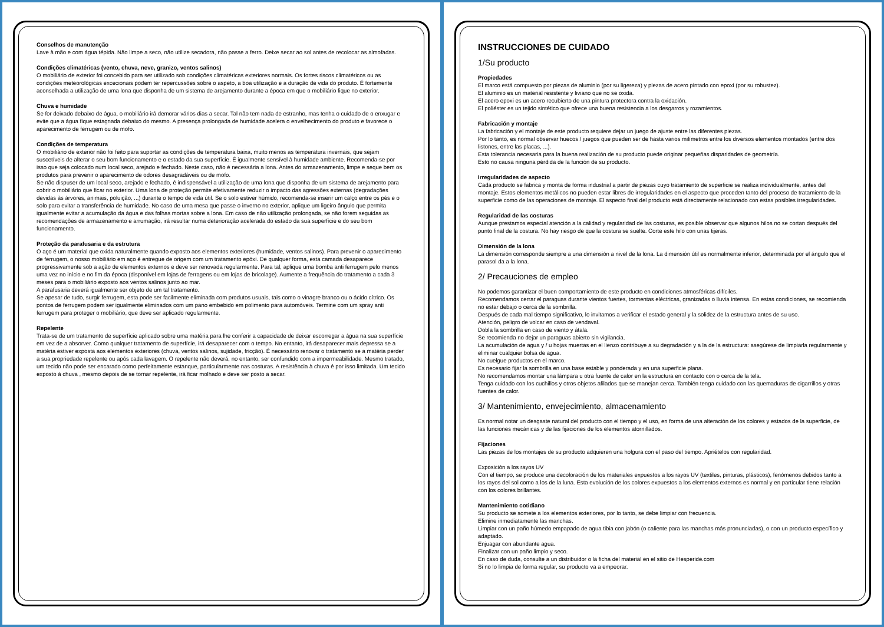Conselhos de manutenção
Lave à mão e com água tépida. Não limpe a seco, não utilize secadora, não passe a ferro. Deixe secar ao sol antes de recolocar as almofadas.
Condições climatéricas (vento, chuva, neve, granizo, ventos salinos)
O mobiliário de exterior foi concebido para ser utilizado sob condições climatéricas exteriores normais. Os fortes riscos climatéricos ou as condições meteorológicas excecionais podem ter repercussões sobre o aspeto, a boa utilização e a duração de vida do produto. É fortemente aconselhada a utilização de uma lona que disponha de um sistema de arejamento durante a época em que o mobiliário fique no exterior.
Chuva e humidade
Se for deixado debaixo de água, o mobiliário irá demorar vários dias a secar. Tal não tem nada de estranho, mas tenha o cuidado de o enxugar e evite que a água fique estagnada debaixo do mesmo. A presença prolongada de humidade acelera o envelhecimento do produto e favorece o aparecimento de ferrugem ou de mofo.
Condições de temperatura
O mobiliário de exterior não foi feito para suportar as condições de temperatura baixa, muito menos as temperatura invernais, que sejam suscetíveis de alterar o seu bom funcionamento e o estado da sua superfície. É igualmente sensível à humidade ambiente. Recomenda-se por isso que seja colocado num local seco, arejado e fechado. Neste caso, não é necessária a lona. Antes do armazenamento, limpe e seque bem os produtos para prevenir o aparecimento de odores desagradáveis ou de mofo.
Se não dispuser de um local seco, arejado e fechado, é indispensável a utilização de uma lona que disponha de um sistema de arejamento para cobrir o mobiliário que ficar no exterior. Uma lona de proteção permite efetivamente reduzir o impacto das agressões externas (degradações devidas às árvores, animais, poluição, ...) durante o tempo de vida útil. Se o solo estiver húmido, recomenda-se inserir um calço entre os pés e o solo para evitar a transferência de humidade. No caso de uma mesa que passe o inverno no exterior, aplique um ligeiro ângulo que permita igualmente evitar a acumulação da água e das folhas mortas sobre a lona. Em caso de não utilização prolongada, se não forem seguidas as recomendações de armazenamento e arrumação, irá resultar numa deterioração acelerada do estado da sua superfície e do seu bom funcionamento.
Proteção da parafusaria e da estrutura
O aço é um material que oxida naturalmente quando exposto aos elementos exteriores (humidade, ventos salinos). Para prevenir o aparecimento de ferrugem, o nosso mobiliário em aço é entregue de origem com um tratamento epóxi. De qualquer forma, esta camada desaparece progressivamente sob a ação de elementos externos e deve ser renovada regularmente. Para tal, aplique uma bomba anti ferrugem pelo menos uma vez no início e no fim da época (disponível em lojas de ferragens ou em lojas de bricolage). Aumente a frequência do tratamento a cada 3 meses para o mobiliário exposto aos ventos salinos junto ao mar.
A parafusaria deverá igualmente ser objeto de um tal tratamento.
Se apesar de tudo, surgir ferrugem, esta pode ser facilmente eliminada com produtos usuais, tais como o vinagre branco ou o ácido cítrico. Os pontos de ferrugem podem ser igualmente eliminados com um pano embebido em polimento para automóveis. Termine com um spray anti ferrugem para proteger o mobiliário, que deve ser aplicado regularmente.
Repelente
Trata-se de um tratamento de superfície aplicado sobre uma matéria para lhe conferir a capacidade de deixar escorregar a água na sua superfície em vez de a absorver. Como qualquer tratamento de superfície, irá desaparecer com o tempo. No entanto, irá desaparecer mais depressa se a matéria estiver exposta aos elementos exteriores (chuva, ventos salinos, sujidade, fricção). É necessário renovar o tratamento se a matéria perder a sua propriedade repelente ou após cada lavagem. O repelente não deverá, no entanto, ser confundido com a impermeabilidade. Mesmo tratado, um tecido não pode ser encarado como perfeitamente estanque, particularmente nas costuras. A resistência à chuva é por isso limitada. Um tecido exposto à chuva , mesmo depois de se tornar repelente, irá ficar molhado e deve ser posto a secar.
INSTRUCCIONES DE CUIDADO
1/Su producto
Propiedades
El marco está compuesto por piezas de aluminio (por su ligereza) y piezas de acero pintado con epoxi (por su robustez).
El aluminio es un material resistente y liviano que no se oxida.
El acero epoxi es un acero recubierto de una pintura protectora contra la oxidación.
El poliéster es un tejido sintético que ofrece una buena resistencia a los desgarros y rozamientos.
Fabricación y montaje
La fabricación y el montaje de este producto requiere dejar un juego de ajuste entre las diferentes piezas.
Por lo tanto, es normal observar huecos / juegos que pueden ser de hasta varios milímetros entre los diversos elementos montados (entre dos listones, entre las placas, ...).
Esta tolerancia necesaria para la buena realización de su producto puede originar pequeñas disparidades de geometría.
Esto no causa ninguna pérdida de la función de su producto.
Irregularidades de aspecto
Cada producto se fabrica y monta de forma industrial a partir de piezas cuyo tratamiento de superficie se realiza individualmente, antes del montaje. Estos elementos metálicos no pueden estar libres de irregularidades en el aspecto que proceden tanto del proceso de tratamiento de la superficie como de las operaciones de montaje. El aspecto final del producto está directamente relacionado con estas posibles irregularidades.
Regularidad de las costuras
Aunque prestamos especial atención a la calidad y regularidad de las costuras, es posible observar que algunos hilos no se cortan después del punto final de la costura. No hay riesgo de que la costura se suelte. Corte este hilo con unas tijeras.
Dimensión de la lona
La dimensión corresponde siempre a una dimensión a nivel de la lona. La dimensión útil es normalmente inferior, determinada por el ángulo que el parasol da a la lona.
2/ Precauciones de empleo
No podemos garantizar el buen comportamiento de este producto en condiciones atmosféricas difíciles.
Recomendamos cerrar el paraguas durante vientos fuertes, tormentas eléctricas, granizadas o lluvia intensa. En estas condiciones, se recomienda no estar debajo o cerca de la sombrilla.
Después de cada mal tiempo significativo, lo invitamos a verificar el estado general y la solidez de la estructura antes de su uso.
Atención, peligro de volcar en caso de vendaval.
Dobla la sombrilla en caso de viento y átala.
Se recomienda no dejar un paraguas abierto sin vigilancia.
La acumulación de agua y / u hojas muertas en el lienzo contribuye a su degradación y a la de la estructura: asegúrese de limpiarla regularmente y eliminar cualquier bolsa de agua.
No cuelgue productos en el marco.
Es necesario fijar la sombrilla en una base estable y ponderada y en una superficie plana.
No recomendamos montar una lámpara u otra fuente de calor en la estructura en contacto con o cerca de la tela.
Tenga cuidado con los cuchillos y otros objetos afilados que se manejan cerca. También tenga cuidado con las quemaduras de cigarrillos y otras fuentes de calor.
3/ Mantenimiento, envejecimiento, almacenamiento
Es normal notar un desgaste natural del producto con el tiempo y el uso, en forma de una alteración de los colores y estados de la superficie, de las funciones mecánicas y de las fijaciones de los elementos atornillados.
Fijaciones
Las piezas de los montajes de su producto adquieren una holgura con el paso del tiempo. Apriételos con regularidad.
Exposición a los rayos UV
Con el tiempo, se produce una decoloración de los materiales expuestos a los rayos UV (textiles, pinturas, plásticos), fenómenos debidos tanto a los rayos del sol como a los de la luna. Esta evolución de los colores expuestos a los elementos externos es normal y en particular tiene relación con los colores brillantes.
Mantenimiento cotidiano
Su producto se somete a los elementos exteriores, por lo tanto, se debe limpiar con frecuencia.
Elimine inmediatamente las manchas.
Limpiar con un paño húmedo empapado de agua tibia con jabón (o caliente para las manchas más pronunciadas), o con un producto específico y adaptado.
Enjuagar con abundante agua.
Finalizar con un paño limpio y seco.
En caso de duda, consulte a un distribuidor o la ficha del material en el sitio de Hesperide.com
Si no lo limpia de forma regular, su producto va a empeorar.